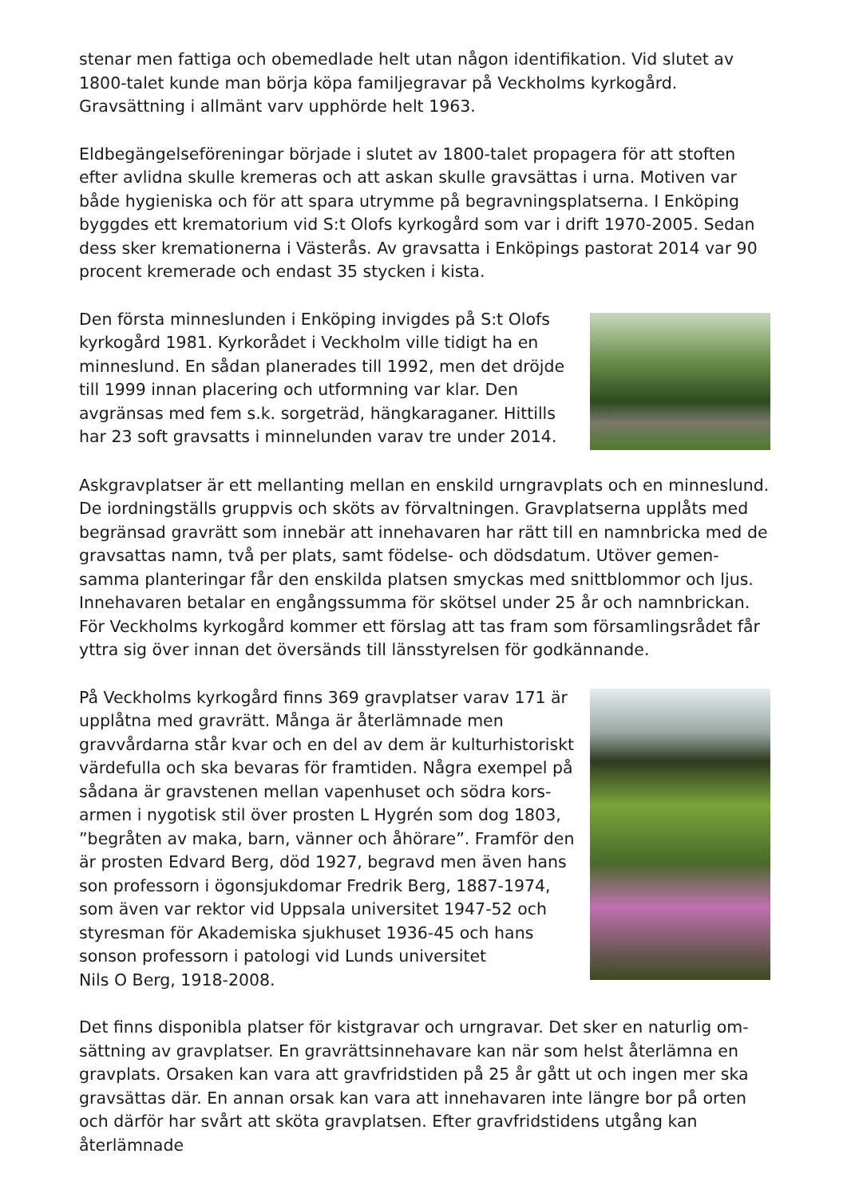stenar men fattiga och obemedlade helt utan någon identifikation. Vid slutet av 1800-talet kunde man börja köpa familjegravar på Veckholms kyrkogård. Gravsättning i allmänt varv upphörde helt 1963.
Eldbegängelseföreningar började i slutet av 1800-talet propagera för att stoften efter avlidna skulle kremeras och att askan skulle gravsättas i urna. Motiven var både hygieniska och för att spara utrymme på begravningsplatserna. I Enköping byggdes ett krematorium vid S:t Olofs kyrkogård som var i drift 1970-2005. Sedan dess sker kremationerna i Västerås. Av gravsatta i Enköpings pastorat 2014 var 90 procent kremerade och endast 35 stycken i kista.
Den första minneslunden i Enköping invigdes på S:t Olofs kyrkogård 1981. Kyrkorådet i Veckholm ville tidigt ha en minneslund. En sådan planerades till 1992, men det dröjde till 1999 innan placering och utformning var klar. Den avgränsas med fem s.k. sorgeträd, hängkaraganer. Hittills har 23 soft gravsatts i minnelunden varav tre under 2014.
Askgravplatser är ett mellanting mellan en enskild urngravplats och en minneslund. De iordningställs gruppvis och sköts av förvaltningen. Gravplatserna upplåts med begränsad gravrätt som innebär att innehavaren har rätt till en namnbricka med de gravsattas namn, två per plats, samt födelse- och dödsdatum. Utöver gemen-samma planteringar får den enskilda platsen smyckas med snittblommor och ljus. Innehavaren betalar en engångssumma för skötsel under 25 år och namnbrickan. För Veckholms kyrkogård kommer ett förslag att tas fram som församlingsrådet får yttra sig över innan det översänds till länsstyrelsen för godkännande.
På Veckholms kyrkogård finns 369 gravplatser varav 171 är upplåtna med gravrätt. Många är återlämnade men gravvårdarna står kvar och en del av dem är kulturhistoriskt värdefulla och ska bevaras för framtiden. Några exempel på sådana är gravstenen mellan vapenhuset och södra kors-armen i nygotisk stil över prosten L Hygrén som dog 1803, ”begråten av maka, barn, vänner och åhörare”. Framför den är prosten Edvard Berg, död 1927, begravd men även hans son professorn i ögonsjukdomar Fredrik Berg, 1887-1974, som även var rektor vid Uppsala universitet 1947-52 och styresman för Akademiska sjukhuset 1936-45 och hans sonson professorn i patologi vid Lunds universitet
Nils O Berg, 1918-2008.
Det finns disponibla platser för kistgravar och urngravar. Det sker en naturlig om-sättning av gravplatser. En gravrättsinnehavare kan när som helst återlämna en gravplats. Orsaken kan vara att gravfridstiden på 25 år gått ut och ingen mer ska gravsättas där. En annan orsak kan vara att innehavaren inte längre bor på orten och därför har svårt att sköta gravplatsen. Efter gravfridstidens utgång kan återlämnade